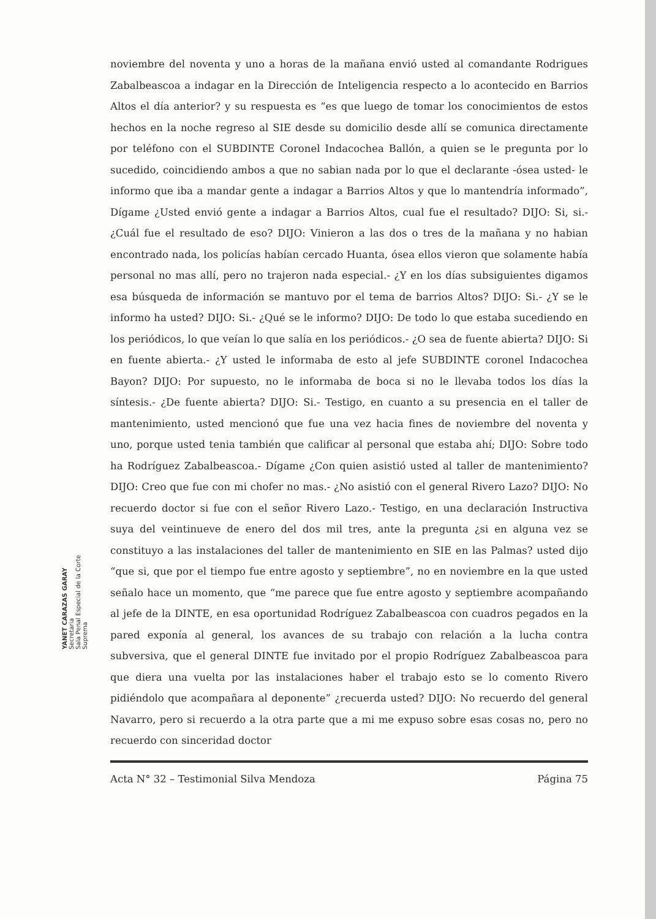YANET CARAZAS GARAY
Secretaria
Sala Penal Especial de la Corte Suprema
noviembre del noventa y uno a horas de la mañana envió usted al comandante Rodrigues Zabalbeascoa a indagar en la Dirección de Inteligencia respecto a lo acontecido en Barrios Altos el día anterior? y su respuesta es “es que luego de tomar los conocimientos de estos hechos en la noche regreso al SIE desde su domicilio desde allí se comunica directamente por teléfono con el SUBDINTE Coronel Indacochea Ballón, a quien se le pregunta por lo sucedido, coincidiendo ambos a que no sabian nada por lo que el declarante -ósea usted- le informo que iba a mandar gente a indagar a Barrios Altos y que lo mantendría informado”, Dígame ¿Usted envió gente a indagar a Barrios Altos, cual fue el resultado? DIJO: Si, si.- ¿Cuál fue el resultado de eso? DIJO: Vinieron a las dos o tres de la mañana y no habian encontrado nada, los policías habían cercado Huanta, ósea ellos vieron que solamente había personal no mas allí, pero no trajeron nada especial.- ¿Y en los días subsiguientes digamos esa búsqueda de información se mantuvo por el tema de barrios Altos? DIJO: Si.- ¿Y se le informo ha usted? DIJO: Si.- ¿Qué se le informo? DIJO: De todo lo que estaba sucediendo en los periódicos, lo que veían lo que salía en los periódicos.- ¿O sea de fuente abierta? DIJO: Si en fuente abierta.- ¿Y usted le informaba de esto al jefe SUBDINTE coronel Indacochea Bayon? DIJO: Por supuesto, no le informaba de boca si no le llevaba todos los días la síntesis.- ¿De fuente abierta? DIJO: Si.- Testigo, en cuanto a su presencia en el taller de mantenimiento, usted mencionó que fue una vez hacia fines de noviembre del noventa y uno, porque usted tenia también que calificar al personal que estaba ahí; DIJO: Sobre todo ha Rodríguez Zabalbeascoa.- Dígame ¿Con quien asistió usted al taller de mantenimiento? DIJO: Creo que fue con mi chofer no mas.- ¿No asistió con el general Rivero Lazo? DIJO: No recuerdo doctor si fue con el señor Rivero Lazo.- Testigo, en una declaración Instructiva suya del veintinueve de enero del dos mil tres, ante la pregunta ¿si en alguna vez se constituyo a las instalaciones del taller de mantenimiento en SIE en las Palmas? usted dijo “que si, que por el tiempo fue entre agosto y septiembre”, no en noviembre en la que usted señalo hace un momento, que “me parece que fue entre agosto y septiembre acompañando al jefe de la DINTE, en esa oportunidad Rodríguez Zabalbeascoa con cuadros pegados en la pared exponía al general, los avances de su trabajo con relación a la lucha contra subversiva, que el general DINTE fue invitado por el propio Rodríguez Zabalbeascoa para que diera una vuelta por las instalaciones haber el trabajo esto se lo comento Rivero pidiéndolo que acompañara al deponente” ¿recuerda usted? DIJO: No recuerdo del general Navarro, pero si recuerdo a la otra parte que a mi me expuso sobre esas cosas no, pero no recuerdo con sinceridad doctor
Acta N° 32 – Testimonial Silva Mendoza Página 75